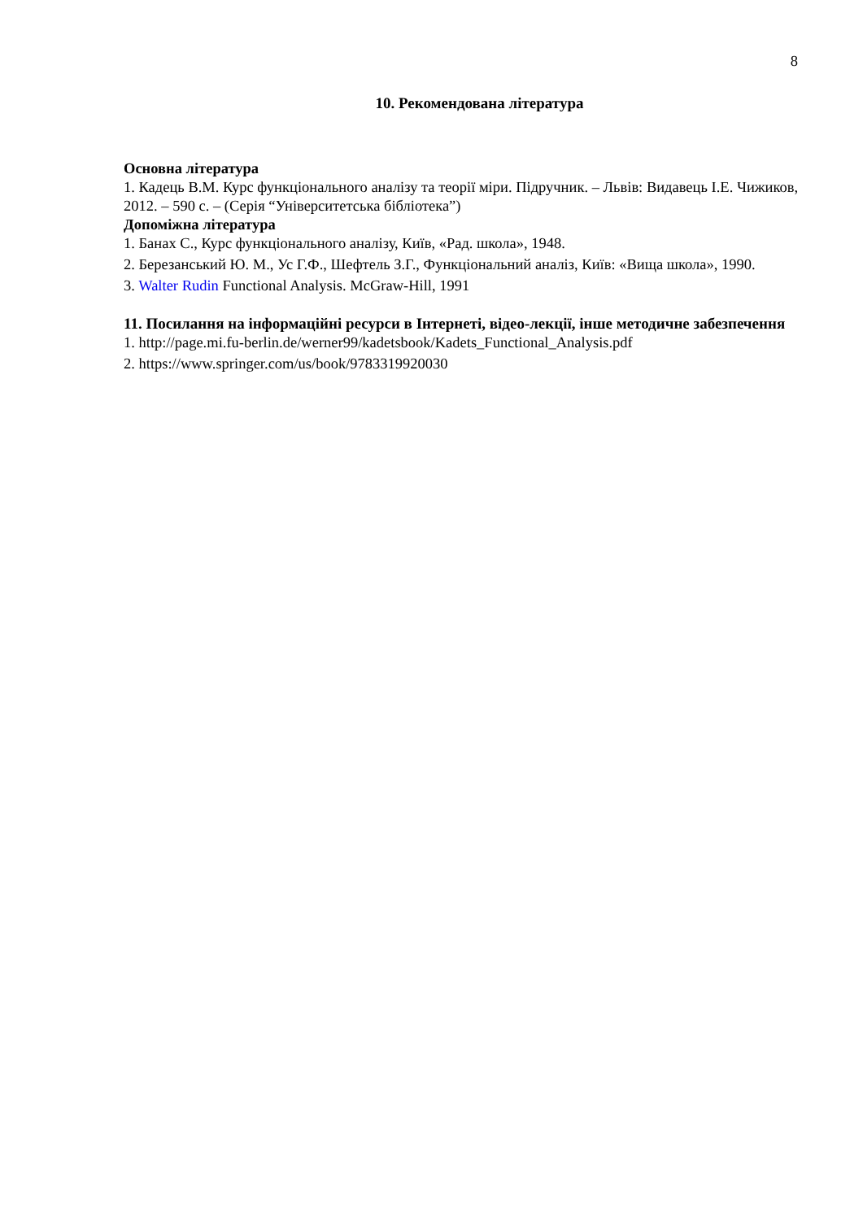8
10. Рекомендована література
Основна література
1. Кадець В.М. Курс функціонального аналізу та теорії міри. Підручник. – Львів: Видавець І.Е. Чижиков, 2012. – 590 с. – (Серія “Університетська бібліотека”)
Допоміжна література
1. Банах С., Курс функціонального аналізу, Київ, «Рад. школа», 1948.
2. Березанський Ю. М., Ус Г.Ф., Шефтель З.Г., Функціональний аналіз, Київ: «Вища школа», 1990.
3. Walter Rudin Functional Analysis. McGraw-Hill, 1991
11. Посилання на інформаційні ресурси в Інтернеті, відео-лекції, інше методичне забезпечення
1. http://page.mi.fu-berlin.de/werner99/kadetsbook/Kadets_Functional_Analysis.pdf
2. https://www.springer.com/us/book/9783319920030